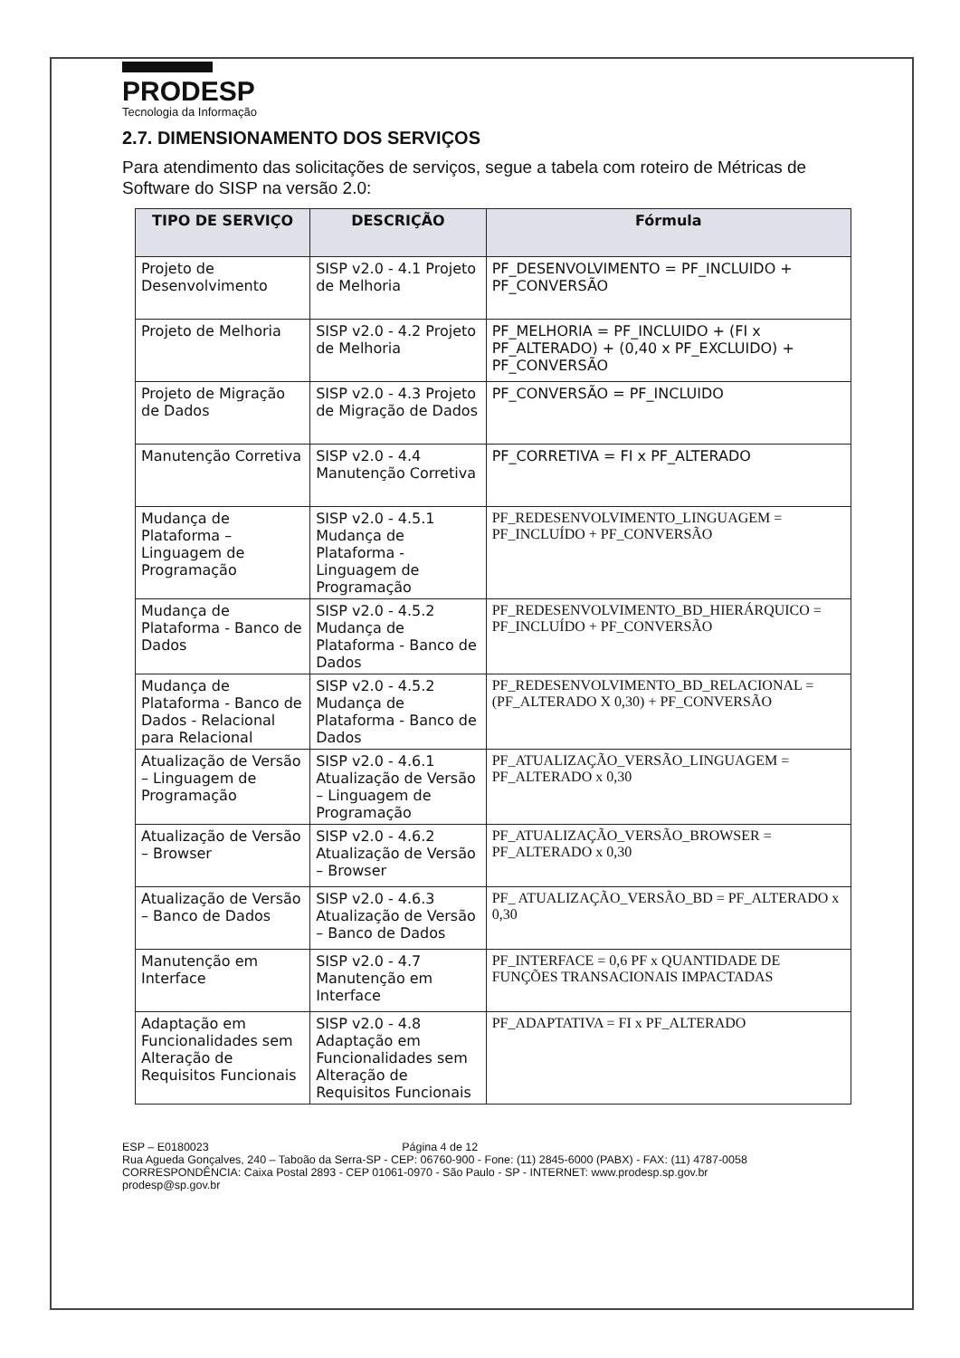PRODESP
Tecnologia da Informação
2.7. DIMENSIONAMENTO DOS SERVIÇOS
Para atendimento das solicitações de serviços, segue a tabela com roteiro de Métricas de Software do SISP na versão 2.0:
| TIPO DE SERVIÇO | DESCRIÇÃO | Fórmula |
| --- | --- | --- |
| Projeto de Desenvolvimento | SISP v2.0 - 4.1 Projeto de Melhoria | PF_DESENVOLVIMENTO = PF_INCLUIDO + PF_CONVERSÃO |
| Projeto de Melhoria | SISP v2.0 - 4.2 Projeto de Melhoria | PF_MELHORIA = PF_INCLUIDO + (FI x PF_ALTERADO) + (0,40 x PF_EXCLUIDO) + PF_CONVERSÃO |
| Projeto de Migração de Dados | SISP v2.0 - 4.3 Projeto de Migração de Dados | PF_CONVERSÃO = PF_INCLUIDO |
| Manutenção Corretiva | SISP v2.0 - 4.4 Manutenção Corretiva | PF_CORRETIVA = FI x PF_ALTERADO |
| Mudança de Plataforma – Linguagem de Programação | SISP v2.0 - 4.5.1 Mudança de Plataforma - Linguagem de Programação | PF_REDESENVOLVIMENTO_LINGUAGEM = PF_INCLUÍDO + PF_CONVERSÃO |
| Mudança de Plataforma - Banco de Dados | SISP v2.0 - 4.5.2 Mudança de Plataforma - Banco de Dados | PF_REDESENVOLVIMENTO_BD_HIERÁRQUICO = PF_INCLUÍDO + PF_CONVERSÃO |
| Mudança de Plataforma - Banco de Dados - Relacional para Relacional | SISP v2.0 - 4.5.2 Mudança de Plataforma - Banco de Dados | PF_REDESENVOLVIMENTO_BD_RELACIONAL = (PF_ALTERADO X 0,30) + PF_CONVERSÃO |
| Atualização de Versão – Linguagem de Programação | SISP v2.0 - 4.6.1 Atualização de Versão – Linguagem de Programação | PF_ATUALIZAÇÃO_VERSÃO_LINGUAGEM = PF_ALTERADO x 0,30 |
| Atualização de Versão – Browser | SISP v2.0 - 4.6.2 Atualização de Versão – Browser | PF_ATUALIZAÇÃO_VERSÃO_BROWSER = PF_ALTERADO x 0,30 |
| Atualização de Versão – Banco de Dados | SISP v2.0 - 4.6.3 Atualização de Versão – Banco de Dados | PF_ ATUALIZAÇÃO_VERSÃO_BD = PF_ALTERADO x 0,30 |
| Manutenção em Interface | SISP v2.0 - 4.7 Manutenção em Interface | PF_INTERFACE = 0,6 PF x QUANTIDADE DE FUNÇÕES TRANSACIONAIS IMPACTADAS |
| Adaptação em Funcionalidades sem Alteração de Requisitos Funcionais | SISP v2.0 - 4.8 Adaptação em Funcionalidades sem Alteração de Requisitos Funcionais | PF_ADAPTATIVA = FI x PF_ALTERADO |
ESP – E0180023 Página 4 de 12
Rua Agueda Gonçalves, 240 – Taboão da Serra-SP - CEP: 06760-900 - Fone: (11) 2845-6000 (PABX) - FAX: (11) 4787-0058
CORRESPONDÊNCIA: Caixa Postal 2893 - CEP 01061-0970 - São Paulo - SP - INTERNET: www.prodesp.sp.gov.br
prodesp@sp.gov.br